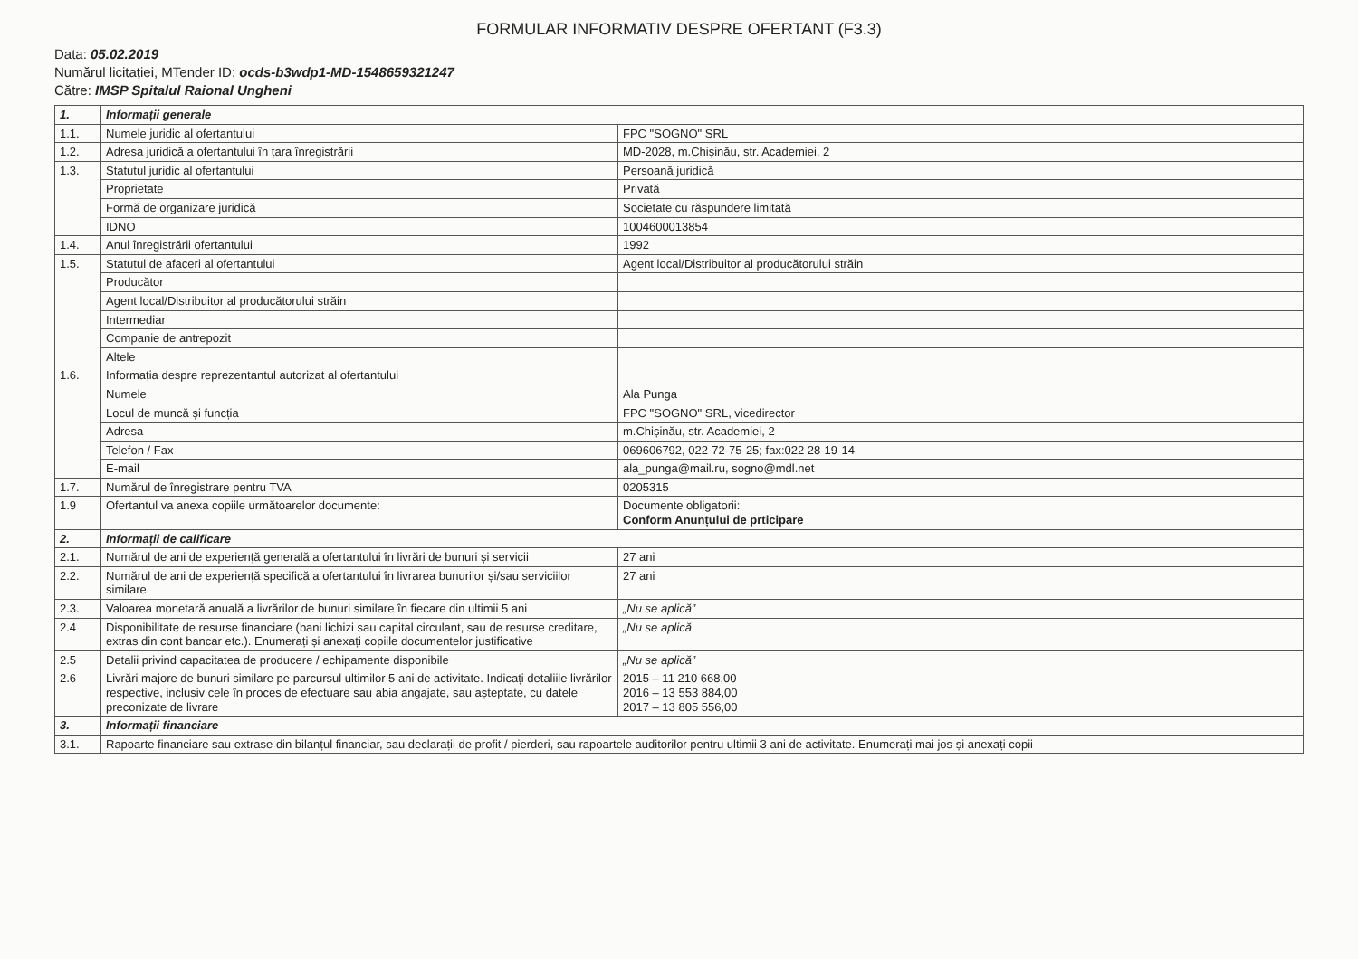FORMULAR INFORMATIV DESPRE OFERTANT (F3.3)
Data: 05.02.2019
Numărul licitației, MTender ID: ocds-b3wdp1-MD-1548659321247
Către: IMSP Spitalul Raional Ungheni
| 1. | Informații generale | |
| 1.1. | Numele juridic al ofertantului | FPC "SOGNO" SRL |
| 1.2. | Adresa juridică a ofertantului în țara înregistrării | MD-2028, m.Chișinău, str. Academiei, 2 |
| 1.3. | Statutul juridic al ofertantului | Persoană juridică |
| | Proprietate | Privată |
| | Formă de organizare juridică | Societate cu răspundere limitată |
| | IDNO | 1004600013854 |
| 1.4. | Anul înregistrării ofertantului | 1992 |
| 1.5. | Statutul de afaceri al ofertantului | Agent local/Distribuitor al producătorului străin |
| | Producător | |
| | Agent local/Distribuitor al producătorului străin | |
| | Intermediar | |
| | Companie de antrepozit | |
| | Altele | |
| 1.6. | Informația despre reprezentantul autorizat al ofertantului | |
| | Numele | Ala Punga |
| | Locul de muncă și funcția | FPC "SOGNO" SRL, vicedirector |
| | Adresa | m.Chișinău, str. Academiei, 2 |
| | Telefon / Fax | 069606792, 022-72-75-25; fax:022 28-19-14 |
| | E-mail | ala_punga@mail.ru, sogno@mdl.net |
| 1.7. | Numărul de înregistrare pentru TVA | 0205315 |
| 1.9 | Ofertantul va anexa copiile următoarelor documente: | Documente obligatorii: Conform Anunțului de prticipare |
| 2. | Informații de calificare | |
| 2.1. | Numărul de ani de experiență generală a ofertantului în livrări de bunuri și servicii | 27 ani |
| 2.2. | Numărul de ani de experiență specifică a ofertantului în livrarea bunurilor și/sau serviciilor similare | 27 ani |
| 2.3. | Valoarea monetară anuală a livrărilor de bunuri similare în fiecare din ultimii 5 ani | „Nu se aplică” |
| 2.4 | Disponibilitate de resurse financiare (bani lichizi sau capital circulant, sau de resurse creditare, extras din cont bancar etc.). Enumerați și anexați copiile documentelor justificative | „Nu se aplică |
| 2.5 | Detalii privind capacitatea de producere / echipamente disponibile | „Nu se aplică” |
| 2.6 | Livrări majore de bunuri similare pe parcursul ultimilor 5 ani de activitate. Indicați detaliile livrărilor respective, inclusiv cele în proces de efectuare sau abia angajate, sau așteptate, cu datele preconizate de livrare | 2015 – 11 210 668,00 2016 – 13 553 884,00 2017 – 13 805 556,00 |
| 3. | Informații financiare | |
| 3.1. | Rapoarte financiare sau extrase din bilanțul financiar, sau declarații de profit / pierderi, sau rapoartele auditorilor pentru ultimii 3 ani de activitate. Enumerați mai jos și anexați copii | |